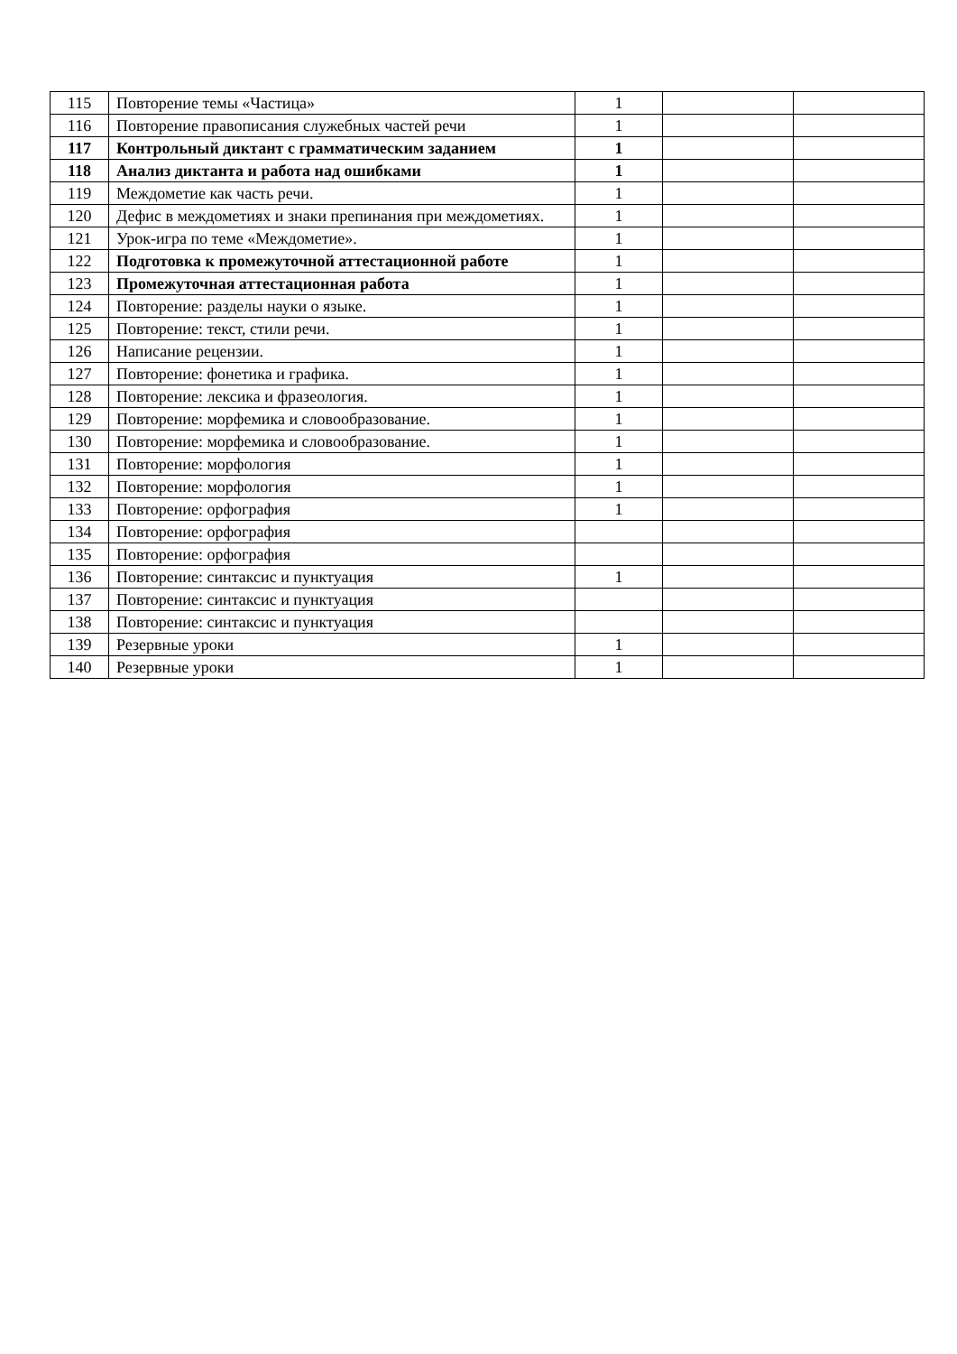| 115 | Повторение темы «Частица» | 1 | | |
| 116 | Повторение правописания служебных частей речи | 1 | | |
| 117 | Контрольный диктант с грамматическим заданием | 1 | | |
| 118 | Анализ диктанта и работа над ошибками | 1 | | |
| 119 | Междометие как часть речи. | 1 | | |
| 120 | Дефис в междометиях и знаки препинания при междометиях. | 1 | | |
| 121 | Урок-игра по теме «Междометие». | 1 | | |
| 122 | Подготовка к промежуточной аттестационной работе | 1 | | |
| 123 | Промежуточная аттестационная работа | 1 | | |
| 124 | Повторение: разделы науки о языке. | 1 | | |
| 125 | Повторение: текст, стили речи. | 1 | | |
| 126 | Написание рецензии. | 1 | | |
| 127 | Повторение: фонетика и графика. | 1 | | |
| 128 | Повторение: лексика и фразеология. | 1 | | |
| 129 | Повторение: морфемика и словообразование. | 1 | | |
| 130 | Повторение: морфемика и словообразование. | 1 | | |
| 131 | Повторение: морфология | 1 | | |
| 132 | Повторение: морфология | 1 | | |
| 133 | Повторение: орфография | 1 | | |
| 134 | Повторение: орфография | | | |
| 135 | Повторение: орфография | | | |
| 136 | Повторение: синтаксис и пунктуация | 1 | | |
| 137 | Повторение: синтаксис и пунктуация | | | |
| 138 | Повторение: синтаксис и пунктуация | | | |
| 139 | Резервные уроки | 1 | | |
| 140 | Резервные уроки | 1 | | |